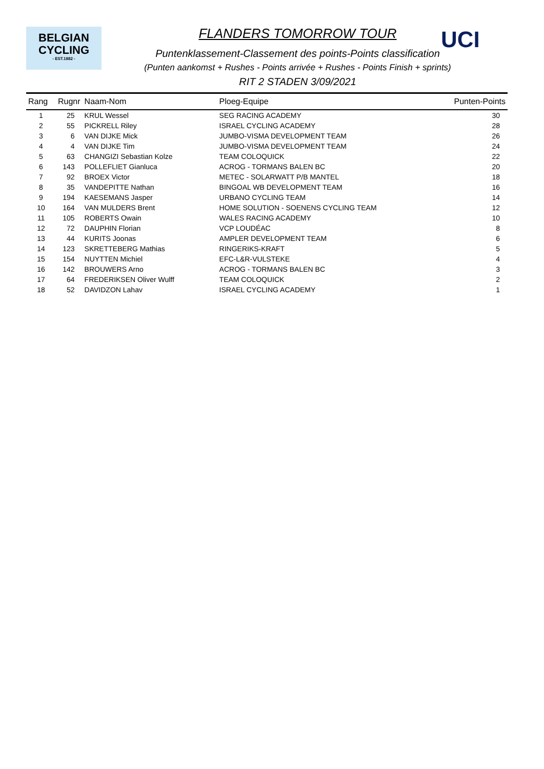BELGIAN
CYCLING
- EST.1882 -
UCI
FLANDERS TOMORROW TOUR
Puntenklassement-Classement des points-Points classification
(Punten aankomst + Rushes - Points arrivée + Rushes - Points Finish + sprints)
RIT 2 STADEN 3/09/2021
| Rang | Rugnr | Naam-Nom | Ploeg-Equipe | Punten-Points |
| --- | --- | --- | --- | --- |
| 1 | 25 | KRUL Wessel | SEG RACING ACADEMY | 30 |
| 2 | 55 | PICKRELL Riley | ISRAEL CYCLING ACADEMY | 28 |
| 3 | 6 | VAN DIJKE Mick | JUMBO-VISMA DEVELOPMENT TEAM | 26 |
| 4 | 4 | VAN DIJKE Tim | JUMBO-VISMA DEVELOPMENT TEAM | 24 |
| 5 | 63 | CHANGIZI Sebastian Kolze | TEAM COLOQUICK | 22 |
| 6 | 143 | POLLEFLIET Gianluca | ACROG - TORMANS BALEN BC | 20 |
| 7 | 92 | BROEX Victor | METEC - SOLARWATT P/B MANTEL | 18 |
| 8 | 35 | VANDEPITTE Nathan | BINGOAL WB DEVELOPMENT TEAM | 16 |
| 9 | 194 | KAESEMANS Jasper | URBANO CYCLING TEAM | 14 |
| 10 | 164 | VAN MULDERS Brent | HOME SOLUTION - SOENENS CYCLING TEAM | 12 |
| 11 | 105 | ROBERTS Owain | WALES RACING ACADEMY | 10 |
| 12 | 72 | DAUPHIN Florian | VCP LOUDÉAC | 8 |
| 13 | 44 | KURITS Joonas | AMPLER DEVELOPMENT TEAM | 6 |
| 14 | 123 | SKRETTEBERG Mathias | RINGERIKS-KRAFT | 5 |
| 15 | 154 | NUYTTEN Michiel | EFC-L&R-VULSTEKE | 4 |
| 16 | 142 | BROUWERS Arno | ACROG - TORMANS BALEN BC | 3 |
| 17 | 64 | FREDERIKSEN Oliver Wulff | TEAM COLOQUICK | 2 |
| 18 | 52 | DAVIDZON Lahav | ISRAEL CYCLING ACADEMY | 1 |